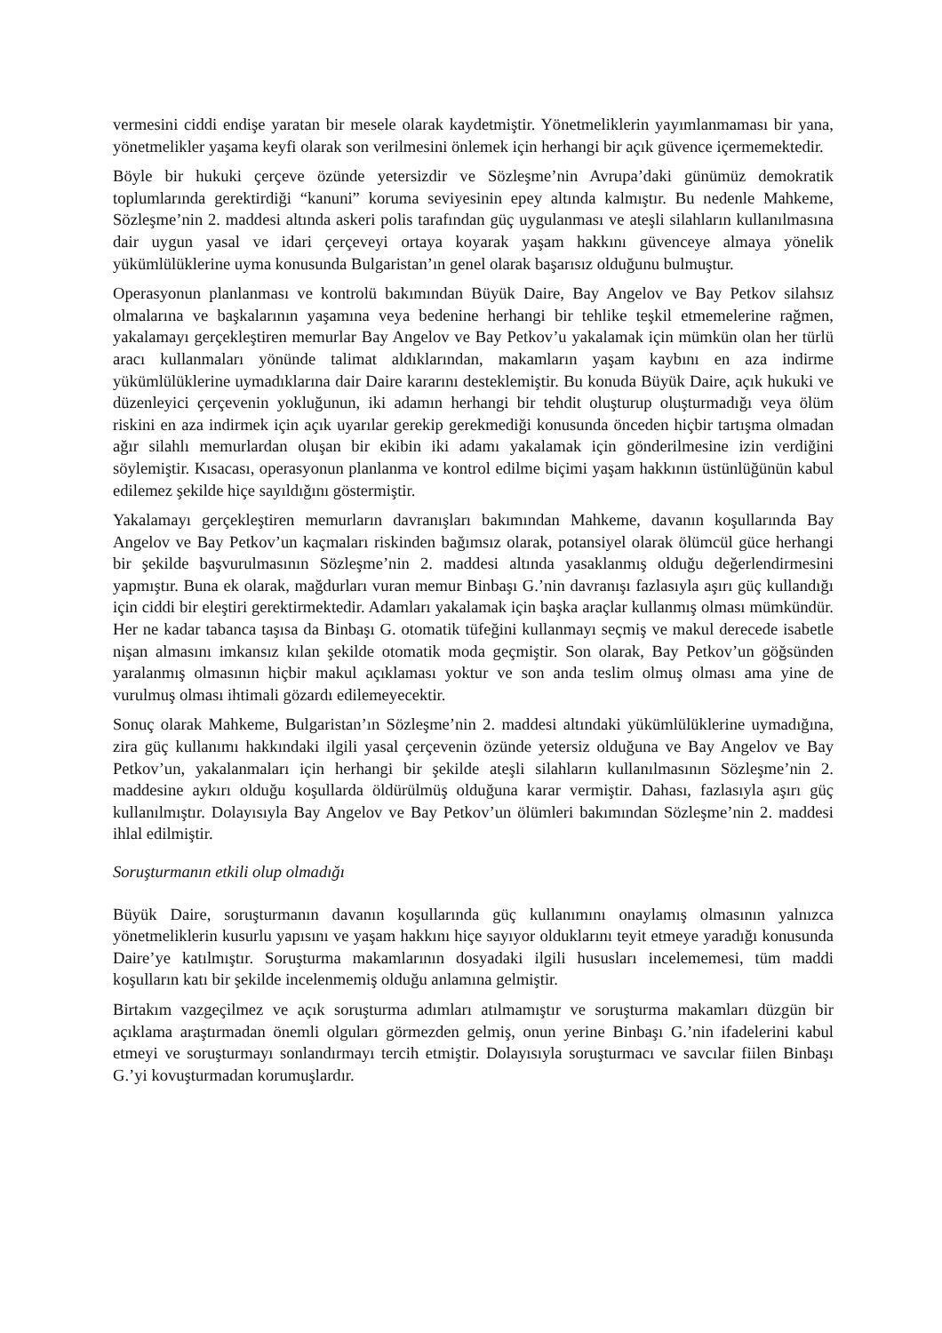vermesini ciddi endişe yaratan bir mesele olarak kaydetmiştir. Yönetmeliklerin yayımlanmaması bir yana, yönetmelikler yaşama keyfi olarak son verilmesini önlemek için herhangi bir açık güvence içermemektedir.
Böyle bir hukuki çerçeve özünde yetersizdir ve Sözleşme’nin Avrupa’daki günümüz demokratik toplumlarında gerektirdiği “kanuni” koruma seviyesinin epey altında kalmıştır. Bu nedenle Mahkeme, Sözleşme’nin 2. maddesi altında askeri polis tarafından güç uygulanması ve ateşli silahların kullanılmasına dair uygun yasal ve idari çerçeveyi ortaya koyarak yaşam hakkını güvenceye almaya yönelik yükümlülüklerine uyma konusunda Bulgaristan’ın genel olarak başarısız olduğunu bulmuştur.
Operasyonun planlanması ve kontrolü bakımından Büyük Daire, Bay Angelov ve Bay Petkov silahsız olmalarına ve başkalarının yaşamına veya bedenine herhangi bir tehlike teşkil etmemelerine rağmen, yakalamayı gerçekleştiren memurlar Bay Angelov ve Bay Petkov’u yakalamak için mümkün olan her türlü aracı kullanmaları yönünde talimat aldıklarından, makamların yaşam kaybını en aza indirme yükümlülüklerine uymadıklarına dair Daire kararını desteklemiştir. Bu konuda Büyük Daire, açık hukuki ve düzenleyici çerçevenin yokluğunun, iki adamın herhangi bir tehdit oluşturup oluşturmadığı veya ölüm riskini en aza indirmek için açık uyarılar gerekip gerekmediği konusunda önceden hiçbir tartışma olmadan ağır silahlı memurlardan oluşan bir ekibin iki adamı yakalamak için gönderilmesine izin verdiğini söylemiştir. Kısacası, operasyonun planlanma ve kontrol edilme biçimi yaşam hakkının üstünlüğünün kabul edilemez şekilde hiçe sayıldığını göstermiştir.
Yakalamayı gerçekleştiren memurların davranışları bakımından Mahkeme, davanın koşullarında Bay Angelov ve Bay Petkov’un kaçmaları riskinden bağımsız olarak, potansiyel olarak ölümcül güce herhangi bir şekilde başvurulmasının Sözleşme’nin 2. maddesi altında yasaklanmış olduğu değerlendirmesini yapmıştır. Buna ek olarak, mağdurları vuran memur Binbaşı G.’nin davranışı fazlasıyla aşırı güç kullandığı için ciddi bir eleştiri gerektirmektedir. Adamları yakalamak için başka araçlar kullanmış olması mümkündür. Her ne kadar tabanca taşısa da Binbaşı G. otomatik tüfeğini kullanmayı seçmiş ve makul derecede isabetle nişan almasını imkansız kılan şekilde otomatik moda geçmiştir. Son olarak, Bay Petkov’un göğsünden yaralanmış olmasının hiçbir makul açıklaması yoktur ve son anda teslim olmuş olması ama yine de vurulmuş olması ihtimali gözardı edilemeyecektir.
Sonuç olarak Mahkeme, Bulgaristan’ın Sözleşme’nin 2. maddesi altındaki yükümlülüklerine uymadığına, zira güç kullanımı hakkındaki ilgili yasal çerçevenin özünde yetersiz olduğuna ve Bay Angelov ve Bay Petkov’un, yakalanmaları için herhangi bir şekilde ateşli silahların kullanılmasının Sözleşme’nin 2. maddesine aykırı olduğu koşullarda öldürülmüş olduğuna karar vermiştir. Dahası, fazlasıyla aşırı güç kullanılmıştır. Dolayısıyla Bay Angelov ve Bay Petkov’un ölümleri bakımından Sözleşme’nin 2. maddesi ihlal edilmiştir.
Soruşturmanın etkili olup olmadığı
Büyük Daire, soruşturmanın davanın koşullarında güç kullanımını onaylamış olmasının yalnızca yönetmeliklerin kusurlu yapısını ve yaşam hakkını hiçe sayıyor olduklarını teyit etmeye yaradığı konusunda Daire’ye katılmıştır. Soruşturma makamlarının dosyadaki ilgili hususları incelememesi, tüm maddi koşulların katı bir şekilde incelenmemiş olduğu anlamına gelmiştir.
Birtakım vazgeçilmez ve açık soruşturma adımları atılmamıştır ve soruşturma makamları düzgün bir açıklama araştırmadan önemli olguları görmezden gelmiş, onun yerine Binbaşı G.’nin ifadelerini kabul etmeyi ve soruşturmayı sonlandırmayı tercih etmiştir. Dolayısıyla soruşturmacı ve savcılar fiilen Binbaşı G.’yi kovuşturmadan korumuşlardır.